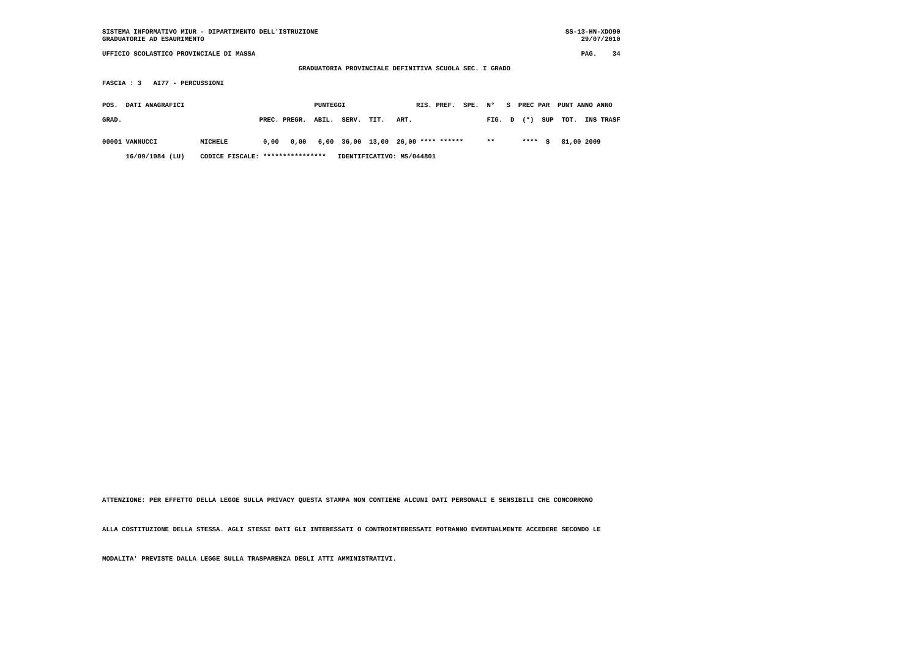SISTEMA INFORMATIVO MIUR - DIPARTIMENTO DELL'ISTRUZIONE                                                               SS-13-HN-XDO90
GRADUATORIE AD ESAURIMENTO                                                                                                29/07/2010
UFFICIO SCOLASTICO PROVINCIALE DI MASSA                                                                                   PAG.    34
                                                  GRADUATORIA PROVINCIALE DEFINITIVA SCUOLA SEC. I GRADO
FASCIA : 3   AI77 - PERCUSSIONI
POS.  DATI ANAGRAFICI                                 PUNTEGGI                  RIS. PREF.  SPE.  N°   S  PREC PAR  PUNT ANNO ANNO
GRAD.                                   PREC. PREGR.  ABIL.  SERV.  TIT.   ART.                   FIG.  D  (*)  SUP  TOT.  INS TRASF
00001 VANNUCCI           MICHELE         0,00   0,00   6,00  36,00  13,00  26,00 **** ******      **       ****  S   81,00 2009
      16/09/1984 (LU)    CODICE FISCALE: ****************   IDENTIFICATIVO: MS/044801
ATTENZIONE: PER EFFETTO DELLA LEGGE SULLA PRIVACY QUESTA STAMPA NON CONTIENE ALCUNI DATI PERSONALI E SENSIBILI CHE CONCORRONO
ALLA COSTITUZIONE DELLA STESSA. AGLI STESSI DATI GLI INTERESSATI O CONTROINTERESSATI POTRANNO EVENTUALMENTE ACCEDERE SECONDO LE
MODALITA' PREVISTE DALLA LEGGE SULLA TRASPARENZA DEGLI ATTI AMMINISTRATIVI.